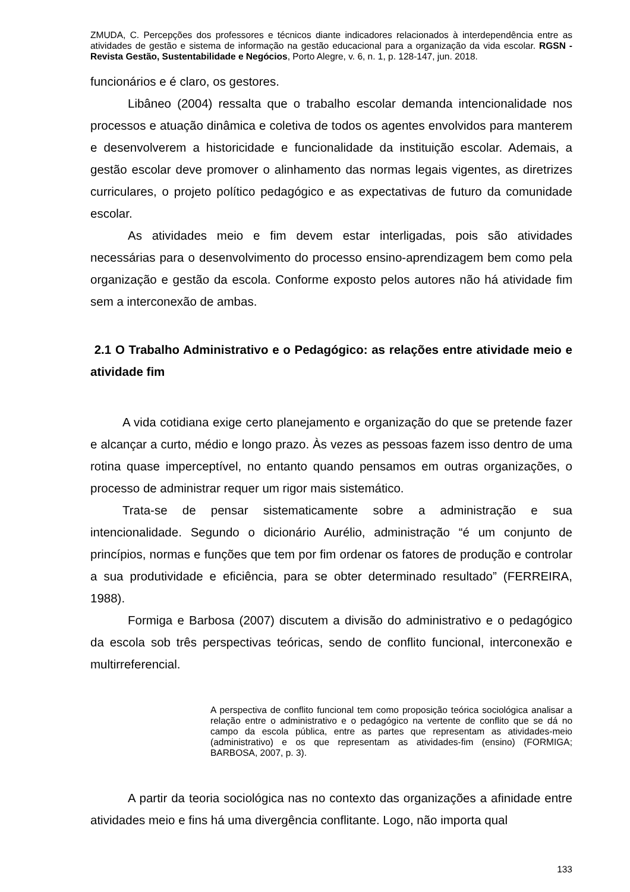ZMUDA, C. Percepções dos professores e técnicos diante indicadores relacionados à interdependência entre as atividades de gestão e sistema de informação na gestão educacional para a organização da vida escolar. RGSN - Revista Gestão, Sustentabilidade e Negócios, Porto Alegre, v. 6, n. 1, p. 128-147, jun. 2018.
funcionários e é claro, os gestores.
Libâneo (2004) ressalta que o trabalho escolar demanda intencionalidade nos processos e atuação dinâmica e coletiva de todos os agentes envolvidos para manterem e desenvolverem a historicidade e funcionalidade da instituição escolar. Ademais, a gestão escolar deve promover o alinhamento das normas legais vigentes, as diretrizes curriculares, o projeto político pedagógico e as expectativas de futuro da comunidade escolar.
As atividades meio e fim devem estar interligadas, pois são atividades necessárias para o desenvolvimento do processo ensino-aprendizagem bem como pela organização e gestão da escola. Conforme exposto pelos autores não há atividade fim sem a interconexão de ambas.
2.1 O Trabalho Administrativo e o Pedagógico: as relações entre atividade meio e atividade fim
A vida cotidiana exige certo planejamento e organização do que se pretende fazer e alcançar a curto, médio e longo prazo. Às vezes as pessoas fazem isso dentro de uma rotina quase imperceptível, no entanto quando pensamos em outras organizações, o processo de administrar requer um rigor mais sistemático.
Trata-se de pensar sistematicamente sobre a administração e sua intencionalidade. Segundo o dicionário Aurélio, administração “é um conjunto de princípios, normas e funções que tem por fim ordenar os fatores de produção e controlar a sua produtividade e eficiência, para se obter determinado resultado” (FERREIRA, 1988).
Formiga e Barbosa (2007) discutem a divisão do administrativo e o pedagógico da escola sob três perspectivas teóricas, sendo de conflito funcional, interconexão e multirreferencial.
A perspectiva de conflito funcional tem como proposição teórica sociológica analisar a relação entre o administrativo e o pedagógico na vertente de conflito que se dá no campo da escola pública, entre as partes que representam as atividades-meio (administrativo) e os que representam as atividades-fim (ensino) (FORMIGA; BARBOSA, 2007, p. 3).
A partir da teoria sociológica nas no contexto das organizações a afinidade entre atividades meio e fins há uma divergência conflitante. Logo, não importa qual
133